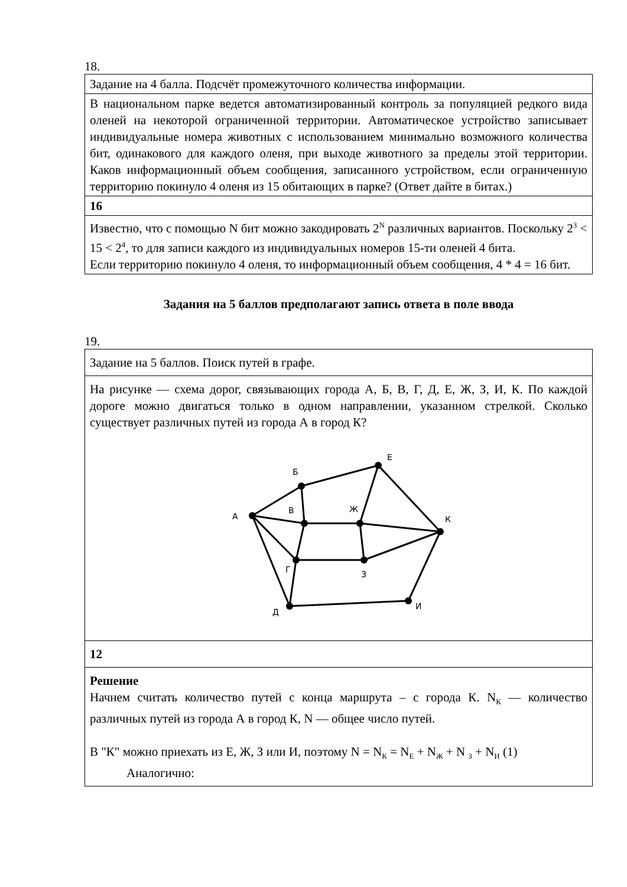18.
| Задание на 4 балла. Подсчёт промежуточного количества информации. |
| В национальном парке ведется автоматизированный контроль за популяцией редкого вида оленей на некоторой ограниченной территории. Автоматическое устройство записывает индивидуальные номера животных с использованием минимально возможного количества бит, одинакового для каждого оленя, при выходе животного за пределы этой территории. Каков информационный объем сообщения, записанного устройством, если ограниченную территорию покинуло 4 оленя из 15 обитающих в парке? (Ответ дайте в битах.) |
| 16 |
| Известно, что с помощью N бит можно закодировать 2<sup>N</sup> различных вариантов. Поскольку 2<sup>3</sup> < 15 < 2<sup>4</sup>, то для записи каждого из индивидуальных номеров 15-ти оленей 4 бита. Если территорию покинуло 4 оленя, то информационный объем сообщения, 4 * 4 = 16 бит. |
Задания на 5 баллов предполагают запись ответа в поле ввода
19.
| Задание на 5 баллов. Поиск путей в графе. |
| На рисунке — схема дорог, связывающих города А, Б, В, Г, Д, Е, Ж, З, И, К. По каждой дороге можно двигаться только в одном направлении, указанном стрелкой. Сколько существует различных путей из города А в город К? А Б В Г Д Е Ж З И К |
| 12 |
| Решение Начнем считать количество путей с конца маршрута – с города К. N<sub>К</sub> — количество различных путей из города А в город К, N — общее число путей. В "К" можно приехать из Е, Ж, З или И, поэтому N = N<sub>К</sub> = N<sub>Е</sub> + N<sub>Ж</sub> + N <sub>З</sub> + N<sub>И</sub> (1) Аналогично: |